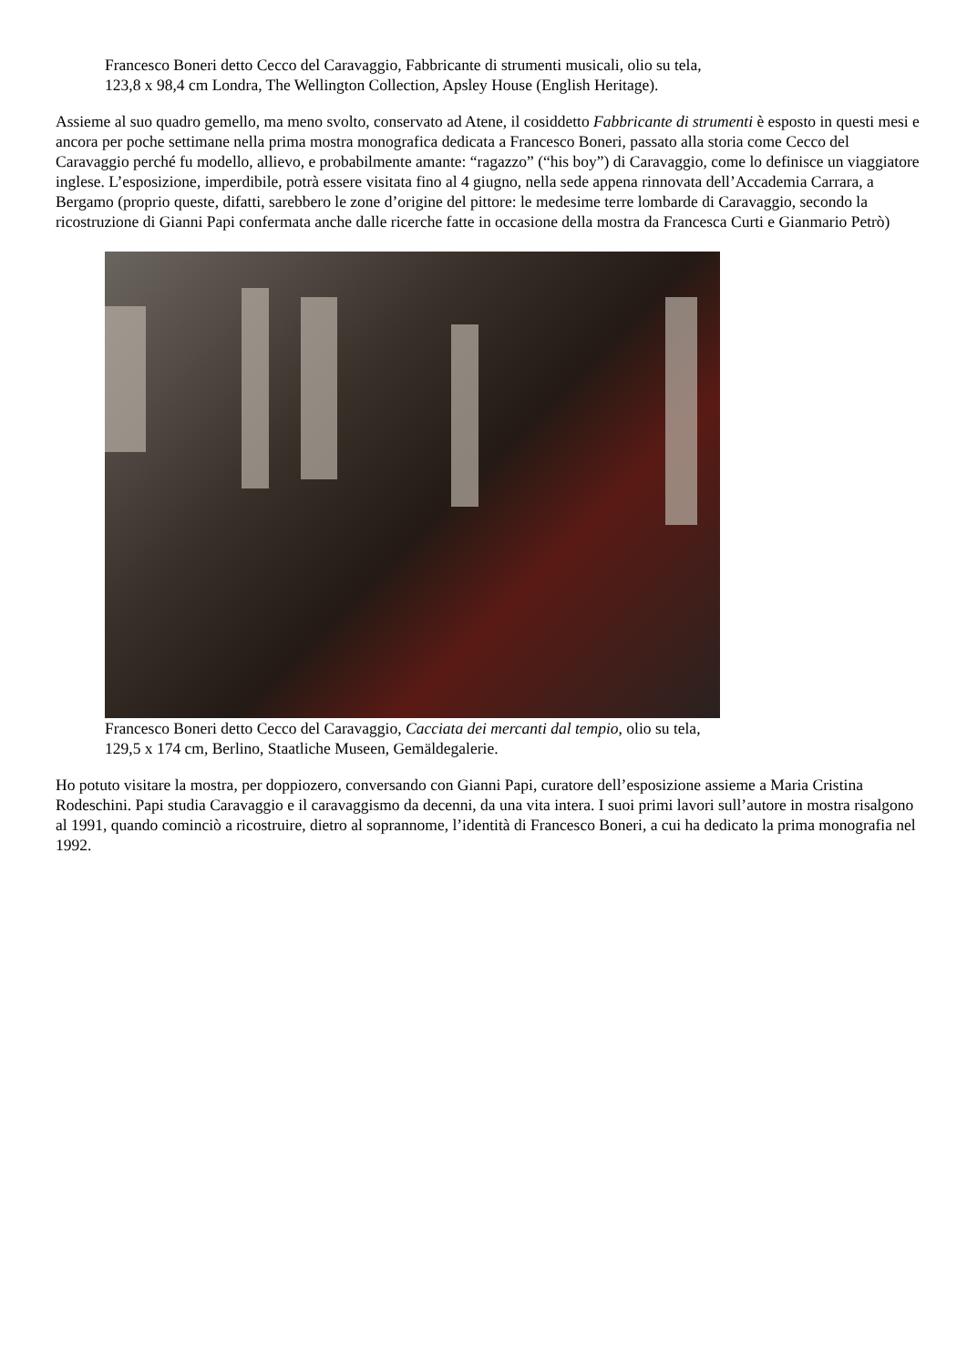Francesco Boneri detto Cecco del Caravaggio, Fabbricante di strumenti musicali, olio su tela,
123,8 x 98,4 cm Londra, The Wellington Collection, Apsley House (English Heritage).
Assieme al suo quadro gemello, ma meno svolto, conservato ad Atene, il cosiddetto Fabbricante di strumenti è esposto in questi mesi e ancora per poche settimane nella prima mostra monografica dedicata a Francesco Boneri, passato alla storia come Cecco del Caravaggio perché fu modello, allievo, e probabilmente amante: “ragazzo” (“his boy”) di Caravaggio, come lo definisce un viaggiatore inglese. L’esposizione, imperdibile, potrà essere visitata fino al 4 giugno, nella sede appena rinnovata dell’Accademia Carrara, a Bergamo (proprio queste, difatti, sarebbero le zone d’origine del pittore: le medesime terre lombarde di Caravaggio, secondo la ricostruzione di Gianni Papi confermata anche dalle ricerche fatte in occasione della mostra da Francesca Curti e Gianmario Petrò)
Francesco Boneri detto Cecco del Caravaggio, Cacciata dei mercanti dal tempio, olio su tela,
129,5 x 174 cm, Berlino, Staatliche Museen, Gemäldegalerie.
Ho potuto visitare la mostra, per doppiozero, conversando con Gianni Papi, curatore dell’esposizione assieme a Maria Cristina Rodeschini. Papi studia Caravaggio e il caravaggismo da decenni, da una vita intera. I suoi primi lavori sull’autore in mostra risalgono al 1991, quando cominciò a ricostruire, dietro al soprannome, l’identità di Francesco Boneri, a cui ha dedicato la prima monografia nel 1992.